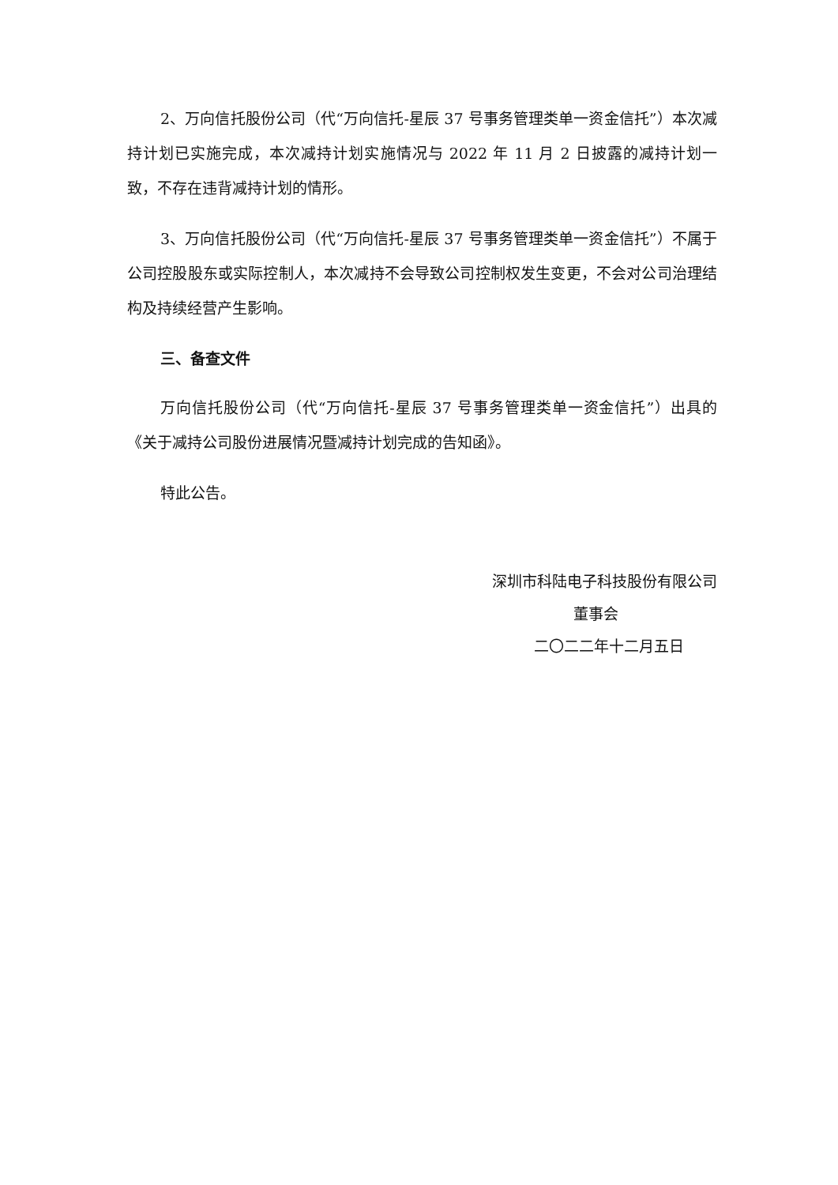2、万向信托股份公司（代“万向信托-星辰 37 号事务管理类单一资金信托”）本次减持计划已实施完成，本次减持计划实施情况与 2022 年 11 月 2 日披露的减持计划一致，不存在违背减持计划的情形。
3、万向信托股份公司（代“万向信托-星辰 37 号事务管理类单一资金信托”）不属于公司控股股东或实际控制人，本次减持不会导致公司控制权发生变更，不会对公司治理结构及持续经营产生影响。
三、备查文件
万向信托股份公司（代“万向信托-星辰 37 号事务管理类单一资金信托”）出具的《关于减持公司股份进展情况暨减持计划完成的告知函》。
特此公告。
深圳市科陆电子科技股份有限公司
董事会
二〇二二年十二月五日